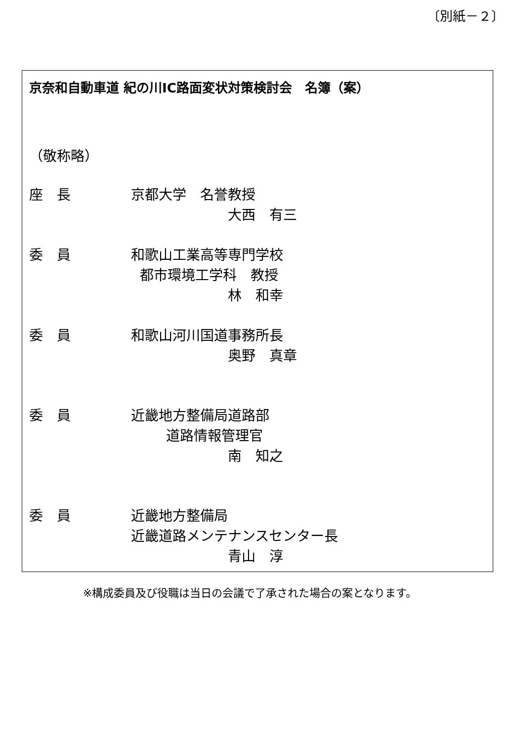〔別紙－２〕
京奈和自動車道 紀の川IC路面変状対策検討会　名簿（案）
（敬称略）
座　長 京都大学　名誉教授
大西　有三
委　員 和歌山工業高等専門学校
都市環境工学科　教授
林　和幸
委　員 和歌山河川国道事務所長
奥野　真章
委　員 近畿地方整備局道路部
道路情報管理官
南　知之
委　員 近畿地方整備局
近畿道路メンテナンスセンター長
青山　淳
※構成委員及び役職は当日の会議で了承された場合の案となります。